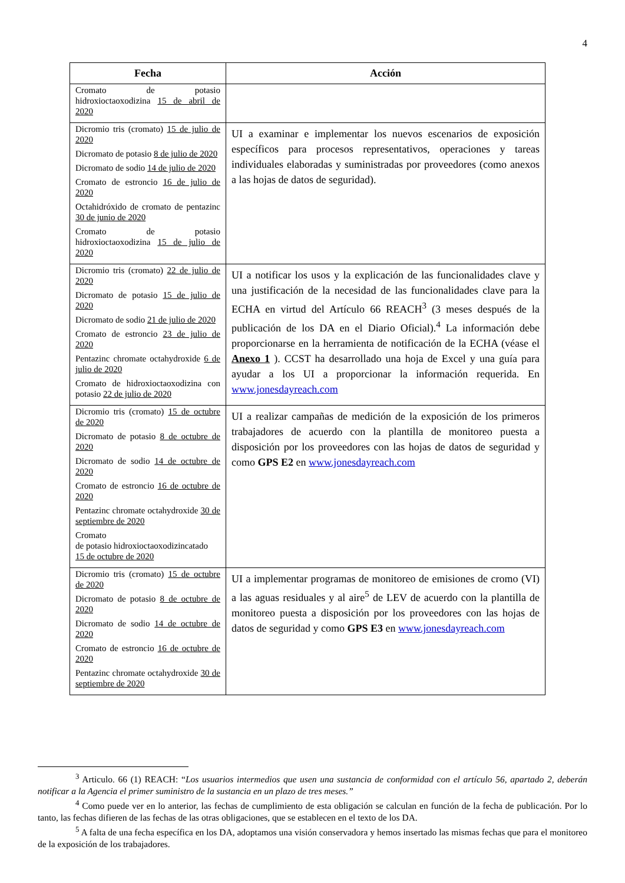4
| Fecha | Acción |
| --- | --- |
| Cromato de potasio hidroxioctaoxodizina 15 de abril de 2020 | |
| Dicromio tris (cromato) 15 de julio de 2020 Dicromato de potasio 8 de julio de 2020 Dicromato de sodio 14 de julio de 2020 Cromato de estroncio 16 de julio de 2020 Octahidróxido de cromato de pentazinc 30 de junio de 2020 Cromato de potasio hidroxioctaoxodizina 15 de julio de 2020 | UI a examinar e implementar los nuevos escenarios de exposición específicos para procesos representativos, operaciones y tareas individuales elaboradas y suministradas por proveedores (como anexos a las hojas de datos de seguridad). |
| Dicromio tris (cromato) 22 de julio de 2020 Dicromato de potasio 15 de julio de 2020 Dicromato de sodio 21 de julio de 2020 Cromato de estroncio 23 de julio de 2020 Pentazinc chromate octahydroxide 6 de julio de 2020 Cromato de hidroxioctaoxodizina con potasio 22 de julio de 2020 | UI a notificar los usos y la explicación de las funcionalidades clave y una justificación de la necesidad de las funcionalidades clave para la ECHA en virtud del Artículo 66 REACH<sup>3</sup> (3 meses después de la publicación de los DA en el Diario Oficial).<sup>4</sup> La información debe proporcionarse en la herramienta de notificación de la ECHA (véase el Anexo 1 ). CCST ha desarrollado una hoja de Excel y una guía para ayudar a los UI a proporcionar la información requerida. En www.jonesdayreach.com |
| Dicromio tris (cromato) 15 de octubre de 2020 Dicromato de potasio 8 de octubre de 2020 Dicromato de sodio 14 de octubre de 2020 Cromato de estroncio 16 de octubre de 2020 Pentazinc chromate octahydroxide 30 de septiembre de 2020 Cromato de potasio hidroxioctaoxodizincatado 15 de octubre de 2020 | UI a realizar campañas de medición de la exposición de los primeros trabajadores de acuerdo con la plantilla de monitoreo puesta a disposición por los proveedores con las hojas de datos de seguridad y como GPS E2 en www.jonesdayreach.com |
| Dicromio tris (cromato) 15 de octubre de 2020 Dicromato de potasio 8 de octubre de 2020 Dicromato de sodio 14 de octubre de 2020 Cromato de estroncio 16 de octubre de 2020 Pentazinc chromate octahydroxide 30 de septiembre de 2020 | UI a implementar programas de monitoreo de emisiones de cromo (VI) a las aguas residuales y al aire<sup>5</sup> de LEV de acuerdo con la plantilla de monitoreo puesta a disposición por los proveedores con las hojas de datos de seguridad y como GPS E3 en www.jonesdayreach.com |
<sup>3</sup> Articulo. 66 (1) REACH: “Los usuarios intermedios que usen una sustancia de conformidad con el artículo 56, apartado 2, deberán notificar a la Agencia el primer suministro de la sustancia en un plazo de tres meses.”
<sup>4</sup> Como puede ver en lo anterior, las fechas de cumplimiento de esta obligación se calculan en función de la fecha de publicación. Por lo tanto, las fechas difieren de las fechas de las otras obligaciones, que se establecen en el texto de los DA.
<sup>5</sup> A falta de una fecha específica en los DA, adoptamos una visión conservadora y hemos insertado las mismas fechas que para el monitoreo de la exposición de los trabajadores.